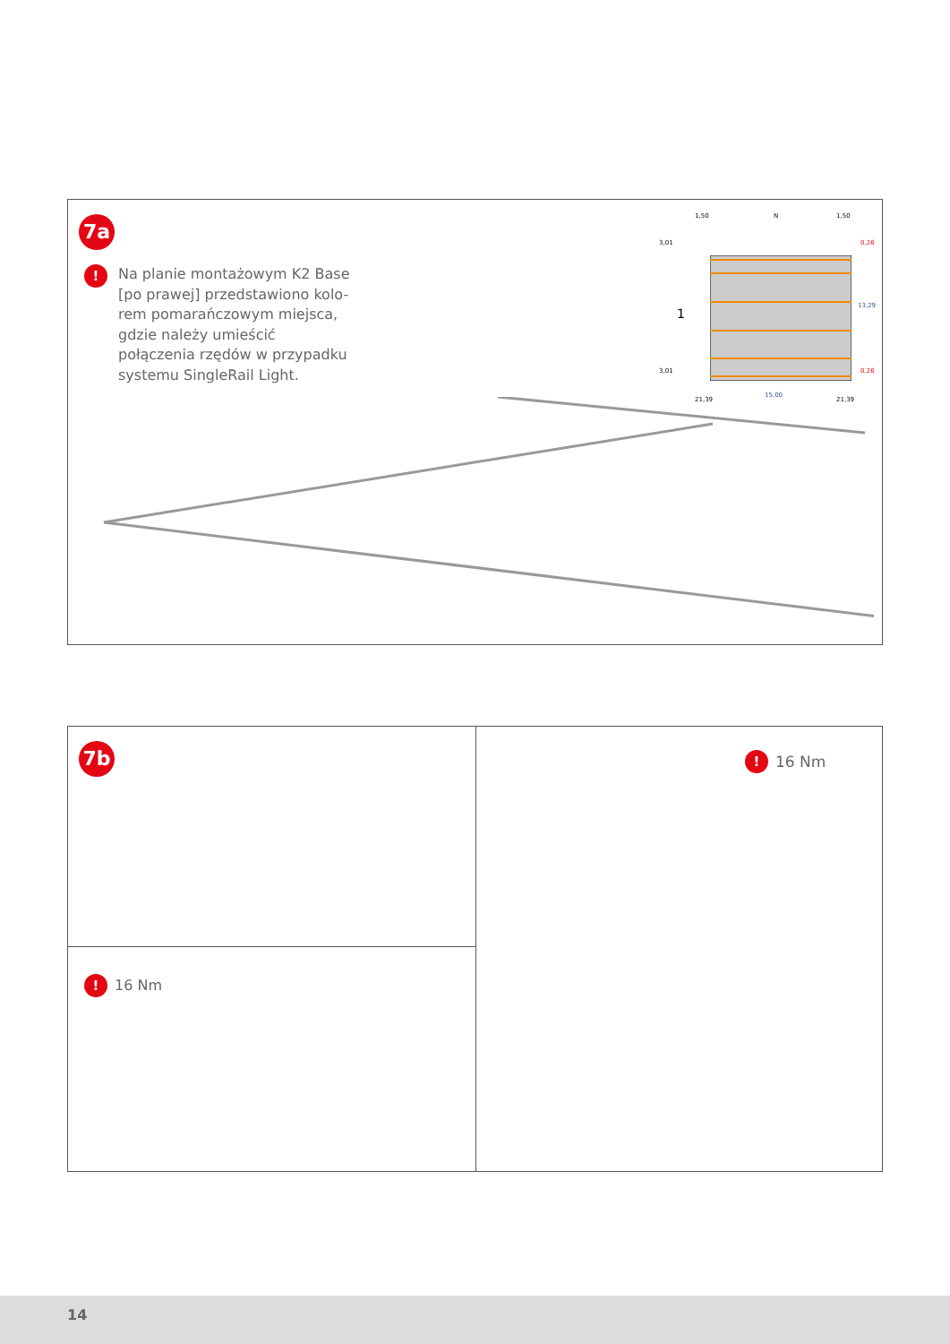7a
!
Na planie montażowym K2 Base [po prawej] przedstawiono kolo-rem pomarańczowym miejsca, gdzie należy umieścić połączenia rzędów w przypadku systemu SingleRail Light.
1,50 N 1,50
3,01 0,26
1
13,29
3,01 0,26
21,39
15,00
21,39
7b
! 16 Nm
! 16 Nm
14